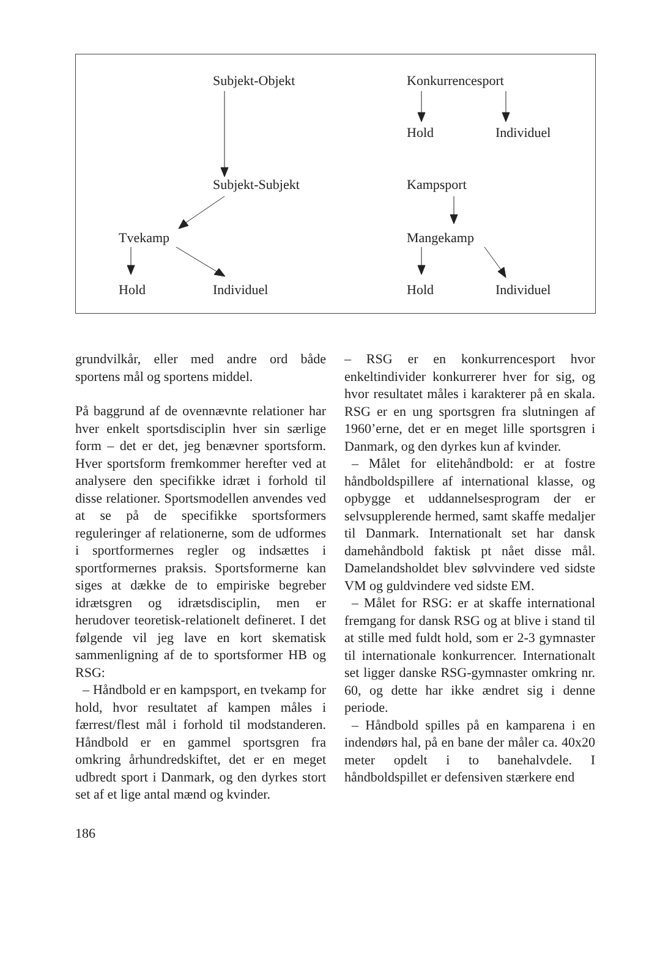Subjekt-Objekt Konkurrencesport
Hold Individuel
Subjekt-Subjekt Kampsport
Tvekamp Mangekamp
Hold Individuel Hold Individuel
grundvilkår, eller med andre ord både sportens mål og sportens middel.
På baggrund af de ovennævnte relationer har hver enkelt sportsdisciplin hver sin særlige form – det er det, jeg benævner sportsform. Hver sportsform fremkommer herefter ved at analysere den specifikke idræt i forhold til disse relationer. Sportsmodellen anvendes ved at se på de specifikke sportsformers reguleringer af relationerne, som de udformes i sportformernes regler og indsættes i sportformernes praksis. Sportsformerne kan siges at dække de to empiriske begreber idrætsgren og idrætsdisciplin, men er herudover teoretisk-relationelt defineret. I det følgende vil jeg lave en kort skematisk sammenligning af de to sportsformer HB og RSG:
– Håndbold er en kampsport, en tvekamp for hold, hvor resultatet af kampen måles i færrest/flest mål i forhold til modstanderen. Håndbold er en gammel sportsgren fra omkring århundredskiftet, det er en meget udbredt sport i Danmark, og den dyrkes stort set af et lige antal mænd og kvinder.
– RSG er en konkurrencesport hvor enkeltindivider konkurrerer hver for sig, og hvor resultatet måles i karakterer på en skala. RSG er en ung sportsgren fra slutningen af 1960’erne, det er en meget lille sportsgren i Danmark, og den dyrkes kun af kvinder.
– Målet for elitehåndbold: er at fostre håndboldspillere af international klasse, og opbygge et uddannelsesprogram der er selvsupplerende hermed, samt skaffe medaljer til Danmark. Internationalt set har dansk damehåndbold faktisk pt nået disse mål. Damelandsholdet blev sølvvindere ved sidste VM og guldvindere ved sidste EM.
– Målet for RSG: er at skaffe international fremgang for dansk RSG og at blive i stand til at stille med fuldt hold, som er 2-3 gymnaster til internationale konkurrencer. Internationalt set ligger danske RSG-gymnaster omkring nr. 60, og dette har ikke ændret sig i denne periode.
– Håndbold spilles på en kamparena i en indendørs hal, på en bane der måler ca. 40x20 meter opdelt i to banehalvdele. I håndboldspillet er defensiven stærkere end
186